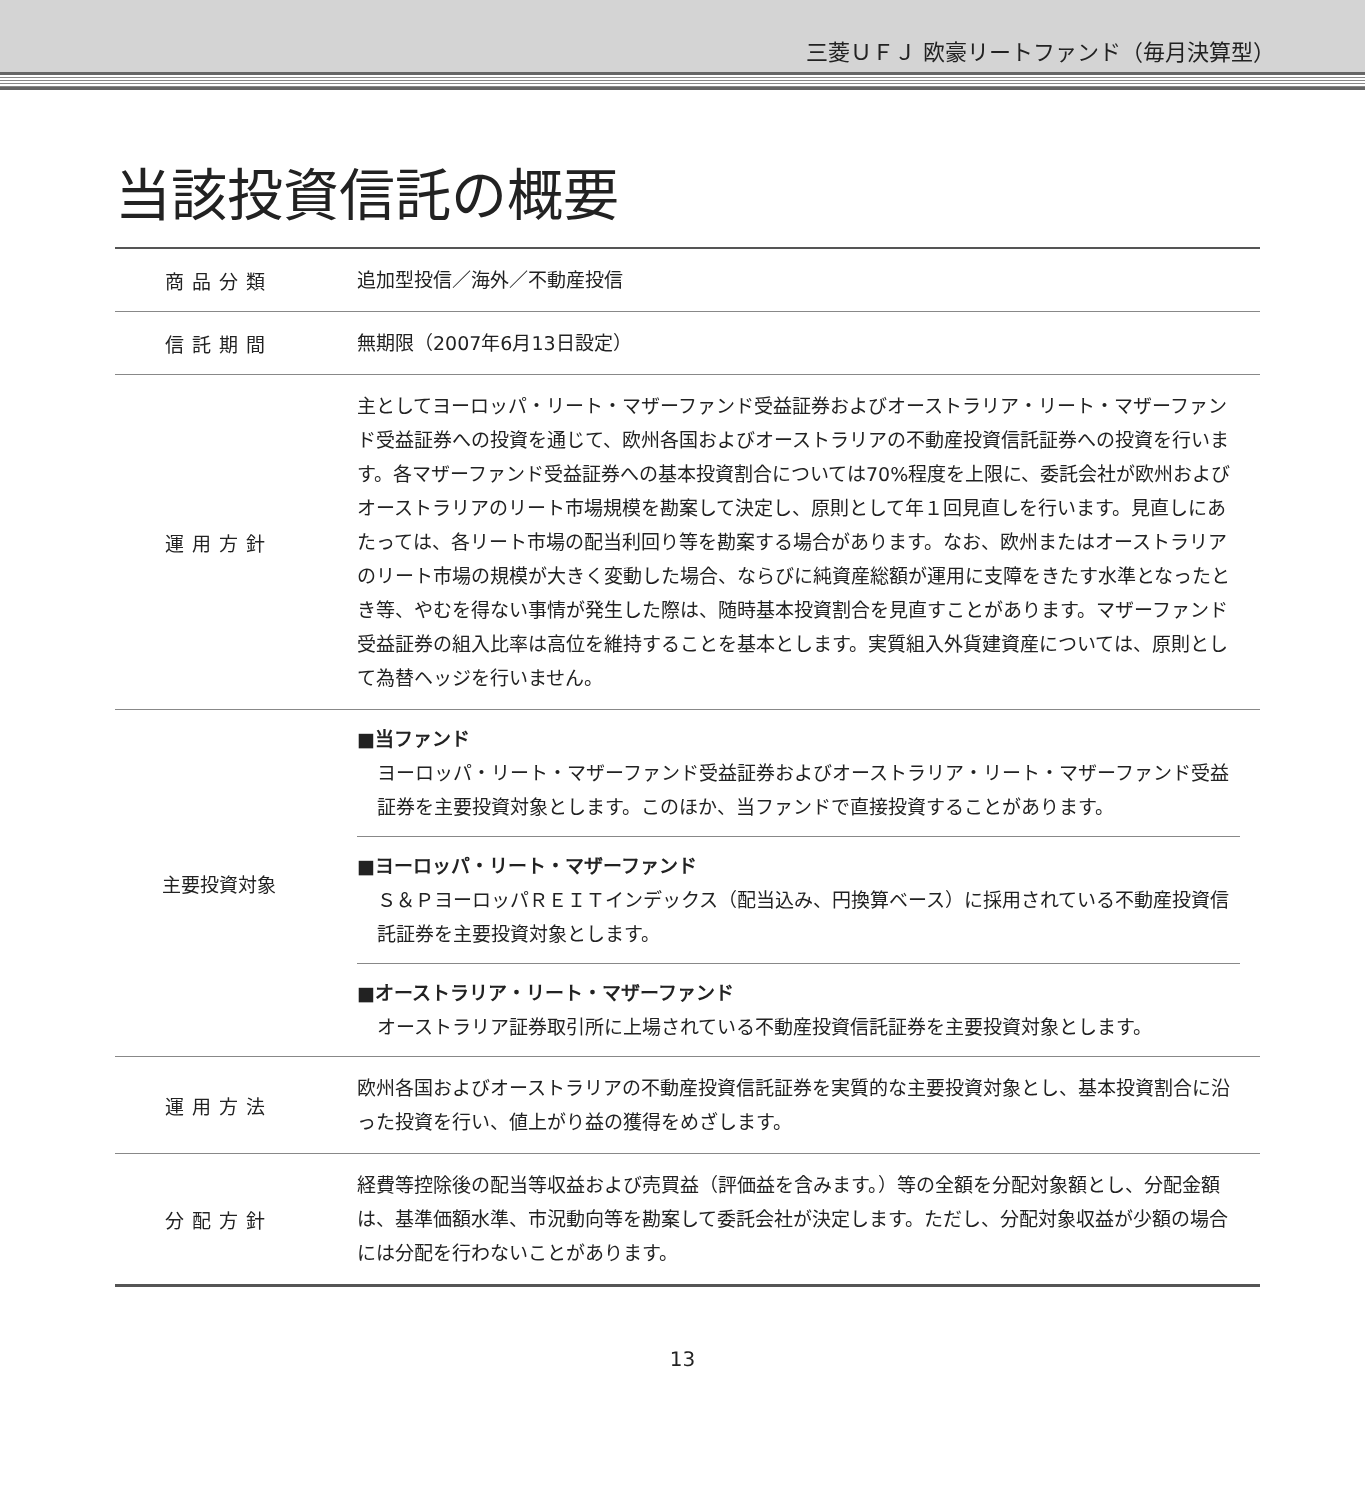三菱ＵＦＪ 欧豪リートファンド（毎月決算型）
当該投資信託の概要
| 商品分類 | 追加型投信／海外／不動産投信 |
| 信託期間 | 無期限（2007年6月13日設定） |
| 運用方針 | 主としてヨーロッパ・リート・マザーファンド受益証券およびオーストラリア・リート・マザーファンド受益証券への投資を通じて、欧州各国およびオーストラリアの不動産投資信託証券への投資を行います。各マザーファンド受益証券への基本投資割合については70%程度を上限に、委託会社が欧州およびオーストラリアのリート市場規模を勘案して決定し、原則として年１回見直しを行います。見直しにあたっては、各リート市場の配当利回り等を勘案する場合があります。なお、欧州またはオーストラリアのリート市場の規模が大きく変動した場合、ならびに純資産総額が運用に支障をきたす水準となったとき等、やむを得ない事情が発生した際は、随時基本投資割合を見直すことがあります。マザーファンド受益証券の組入比率は高位を維持することを基本とします。実質組入外貨建資産については、原則として為替ヘッジを行いません。 |
| 主要投資対象 | ■当ファンド ヨーロッパ・リート・マザーファンド受益証券およびオーストラリア・リート・マザーファンド受益証券を主要投資対象とします。このほか、当ファンドで直接投資することがあります。 ■ヨーロッパ・リート・マザーファンド Ｓ＆ＰヨーロッパＲＥＩＴインデックス（配当込み、円換算ベース）に採用されている不動産投資信託証券を主要投資対象とします。 ■オーストラリア・リート・マザーファンド オーストラリア証券取引所に上場されている不動産投資信託証券を主要投資対象とします。 |
| 運用方法 | 欧州各国およびオーストラリアの不動産投資信託証券を実質的な主要投資対象とし、基本投資割合に沿った投資を行い、値上がり益の獲得をめざします。 |
| 分配方針 | 経費等控除後の配当等収益および売買益（評価益を含みます。）等の全額を分配対象額とし、分配金額は、基準価額水準、市況動向等を勘案して委託会社が決定します。ただし、分配対象収益が少額の場合には分配を行わないことがあります。 |
13